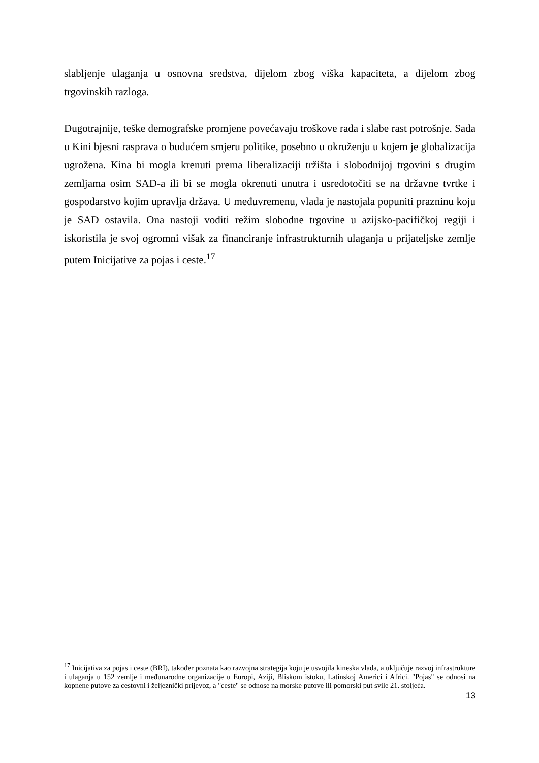slabljenje ulaganja u osnovna sredstva, dijelom zbog viška kapaciteta, a dijelom zbog trgovinskih razloga.
Dugotrajnije, teške demografske promjene povećavaju troškove rada i slabe rast potrošnje. Sada u Kini bjesni rasprava o budućem smjeru politike, posebno u okruženju u kojem je globalizacija ugrožena. Kina bi mogla krenuti prema liberalizaciji tržišta i slobodnijoj trgovini s drugim zemljama osim SAD-a ili bi se mogla okrenuti unutra i usredotočiti se na državne tvrtke i gospodarstvo kojim upravlja država. U međuvremenu, vlada je nastojala popuniti prazninu koju je SAD ostavila. Ona nastoji voditi režim slobodne trgovine u azijsko-pacifičkoj regiji i iskoristila je svoj ogromni višak za financiranje infrastrukturnih ulaganja u prijateljske zemlje putem Inicijative za pojas i ceste.<sup>17</sup>
<sup>17</sup> Inicijativa za pojas i ceste (BRI), također poznata kao razvojna strategija koju je usvojila kineska vlada, a uključuje razvoj infrastrukture i ulaganja u 152 zemlje i međunarodne organizacije u Europi, Aziji, Bliskom istoku, Latinskoj Americi i Africi. "Pojas" se odnosi na kopnene putove za cestovni i željeznički prijevoz, a "ceste" se odnose na morske putove ili pomorski put svile 21. stoljeća.
13